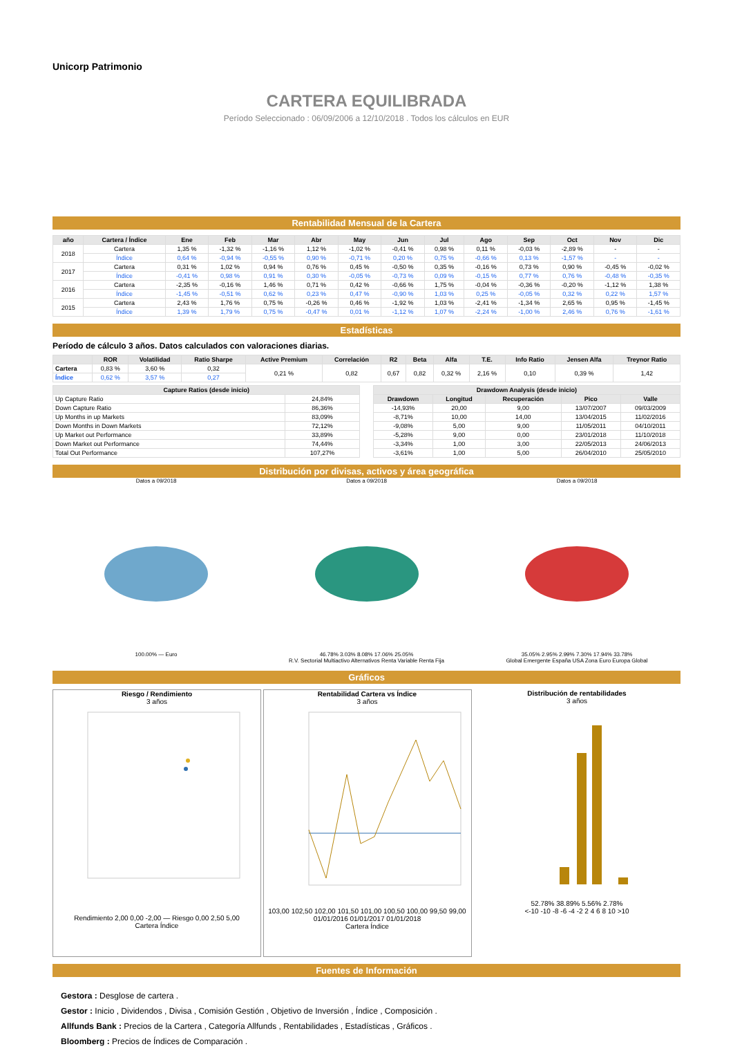Unicorp Patrimonio
CARTERA EQUILIBRADA
Período Seleccionado : 06/09/2006 a 12/10/2018 . Todos los cálculos en EUR
Rentabilidad Mensual de la Cartera
| año | Cartera / Índice | Ene | Feb | Mar | Abr | May | Jun | Jul | Ago | Sep | Oct | Nov | Dic |
| --- | --- | --- | --- | --- | --- | --- | --- | --- | --- | --- | --- | --- | --- |
| 2018 | Cartera | 1,35 % | -1,32 % | -1,16 % | 1,12 % | -1,02 % | -0,41 % | 0,98 % | 0,11 % | -0,03 % | -2,89 % | - | - |
| | Índice | 0,64 % | -0,94 % | -0,55 % | 0,90 % | -0,71 % | 0,20 % | 0,75 % | -0,66 % | 0,13 % | -1,57 % | - | - |
| 2017 | Cartera | 0,31 % | 1,02 % | 0,94 % | 0,76 % | 0,45 % | -0,50 % | 0,35 % | -0,16 % | 0,73 % | 0,90 % | -0,45 % | -0,02 % |
| | Índice | -0,41 % | 0,98 % | 0,91 % | 0,30 % | -0,05 % | -0,73 % | 0,09 % | -0,15 % | 0,77 % | 0,76 % | -0,48 % | -0,35 % |
| 2016 | Cartera | -2,35 % | -0,16 % | 1,46 % | 0,71 % | 0,42 % | -0,66 % | 1,75 % | -0,04 % | -0,36 % | -0,20 % | -1,12 % | 1,38 % |
| | Índice | -1,45 % | -0,51 % | 0,62 % | 0,23 % | 0,47 % | -0,90 % | 1,03 % | 0,25 % | -0,05 % | 0,32 % | 0,22 % | 1,57 % |
| 2015 | Cartera | 2,43 % | 1,76 % | 0,75 % | -0,26 % | 0,46 % | -1,92 % | 1,03 % | -2,41 % | -1,34 % | 2,65 % | 0,95 % | -1,45 % |
| | Índice | 1,39 % | 1,79 % | 0,75 % | -0,47 % | 0,01 % | -1,12 % | 1,07 % | -2,24 % | -1,00 % | 2,46 % | 0,76 % | -1,61 % |
Estadísticas
Período de cálculo 3 años. Datos calculados con valoraciones diarias.
| | ROR | Volatilidad | Ratio Sharpe | Active Premium | Correlación | R2 | Beta | Alfa | T.E. | Info Ratio | Jensen Alfa | Treynor Ratio |
| --- | --- | --- | --- | --- | --- | --- | --- | --- | --- | --- | --- | --- |
| Cartera | 0,83 % | 3,60 % | 0,32 | 0,21 % | 0,82 | 0,67 | 0,82 | 0,32 % | 2,16 % | 0,10 | 0,39 % | 1,42 |
| Índice | 0,62 % | 3,57 % | 0,27 | | | | | | | | | |
| Capture Ratios (desde inicio) | |
| --- | --- |
| Up Capture Ratio | 24,84% |
| Down Capture Ratio | 86,36% |
| Up Months in up Markets | 83,09% |
| Down Months in Down Markets | 72,12% |
| Up Market out Performance | 33,89% |
| Down Market out Performance | 74,44% |
| Total Out Performance | 107,27% |
| Drawdown Analysis (desde inicio) | | | | |
| --- | --- | --- | --- | --- |
| Drawdown | Longitud | Recuperación | Pico | Valle |
| -14,93% | 20,00 | 9,00 | 13/07/2007 | 09/03/2009 |
| -8,71% | 10,00 | 14,00 | 13/04/2015 | 11/02/2016 |
| -9,08% | 5,00 | 9,00 | 11/05/2011 | 04/10/2011 |
| -5,28% | 9,00 | 0,00 | 23/01/2018 | 11/10/2018 |
| -3,34% | 1,00 | 3,00 | 22/05/2013 | 24/06/2013 |
| -3,61% | 1,00 | 5,00 | 26/04/2010 | 25/05/2010 |
Distribución por divisas, activos y área geográfica
Datos a 09/2018100.00% — Euro Datos a 09/201846.78% 3.03% 8.08% 17.06% 25.05%
R.V. Sectorial Multiactivo Alternativos Renta Variable Renta Fija
Datos a 09/201835.05% 2.95% 2.99% 7.30% 17.94% 33.78%
Global Emergente España USA Zona Euro Europa Global
Gráficos
Riesgo / Rendimiento
3 años
Rendimiento 2,00 0,00 -2,00 — Riesgo 0,00 2,50 5,00
Cartera Índice
Rentabilidad Cartera vs Índice
3 años
103,00 102,50 102,00 101,50 101,00 100,50 100,00 99,50 99,00
01/01/2016 01/01/2017 01/01/2018
Cartera Índice
Distribución de rentabilidades
3 años
52.78% 38.89% 5.56% 2.78%
<-10 -10 -8 -6 -4 -2 2 4 6 8 10 >10
Fuentes de Información
Gestora : Desglose de cartera .
Gestor : Inicio , Dividendos , Divisa , Comisión Gestión , Objetivo de Inversión , Índice , Composición .
Allfunds Bank : Precios de la Cartera , Categoría Allfunds , Rentabilidades , Estadísticas , Gráficos .
Bloomberg : Precios de Índices de Comparación .